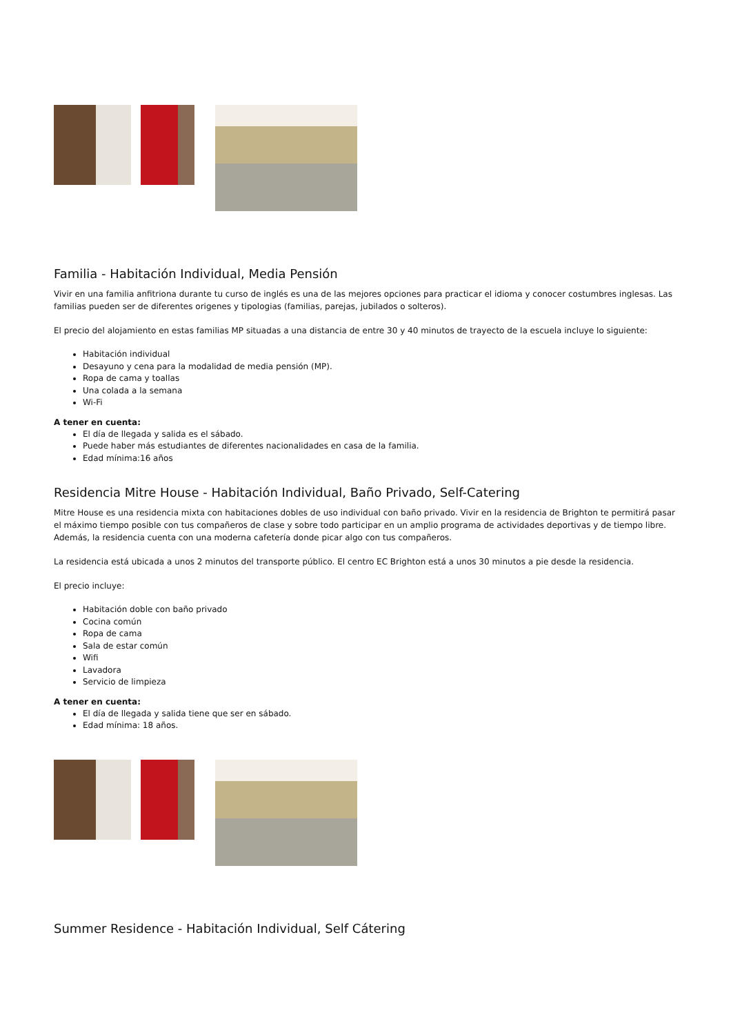Familia - Habitación Individual, Media Pensión
Vivir en una familia anfitriona durante tu curso de inglés es una de las mejores opciones para practicar el idioma y conocer costumbres inglesas. Las familias pueden ser de diferentes origenes y tipologias (familias, parejas, jubilados o solteros).
El precio del alojamiento en estas familias MP situadas a una distancia de entre 30 y 40 minutos de trayecto de la escuela incluye lo siguiente:
Habitación individual
Desayuno y cena para la modalidad de media pensión (MP).
Ropa de cama y toallas
Una colada a la semana
Wi-Fi
A tener en cuenta:
El día de llegada y salida es el sábado.
Puede haber más estudiantes de diferentes nacionalidades en casa de la familia.
Edad mínima:16 años
Residencia Mitre House - Habitación Individual, Baño Privado, Self-Catering
Mitre House es una residencia mixta con habitaciones dobles de uso individual con baño privado. Vivir en la residencia de Brighton te permitirá pasar el máximo tiempo posible con tus compañeros de clase y sobre todo participar en un amplio programa de actividades deportivas y de tiempo libre. Además, la residencia cuenta con una moderna cafetería donde picar algo con tus compañeros.
La residencia está ubicada a unos 2 minutos del transporte público. El centro EC Brighton está a unos 30 minutos a pie desde la residencia.
El precio incluye:
Habitación doble con baño privado
Cocina común
Ropa de cama
Sala de estar común
Wifi
Lavadora
Servicio de limpieza
A tener en cuenta:
El día de llegada y salida tiene que ser en sábado.
Edad mínima: 18 años.
Summer Residence - Habitación Individual, Self Cátering